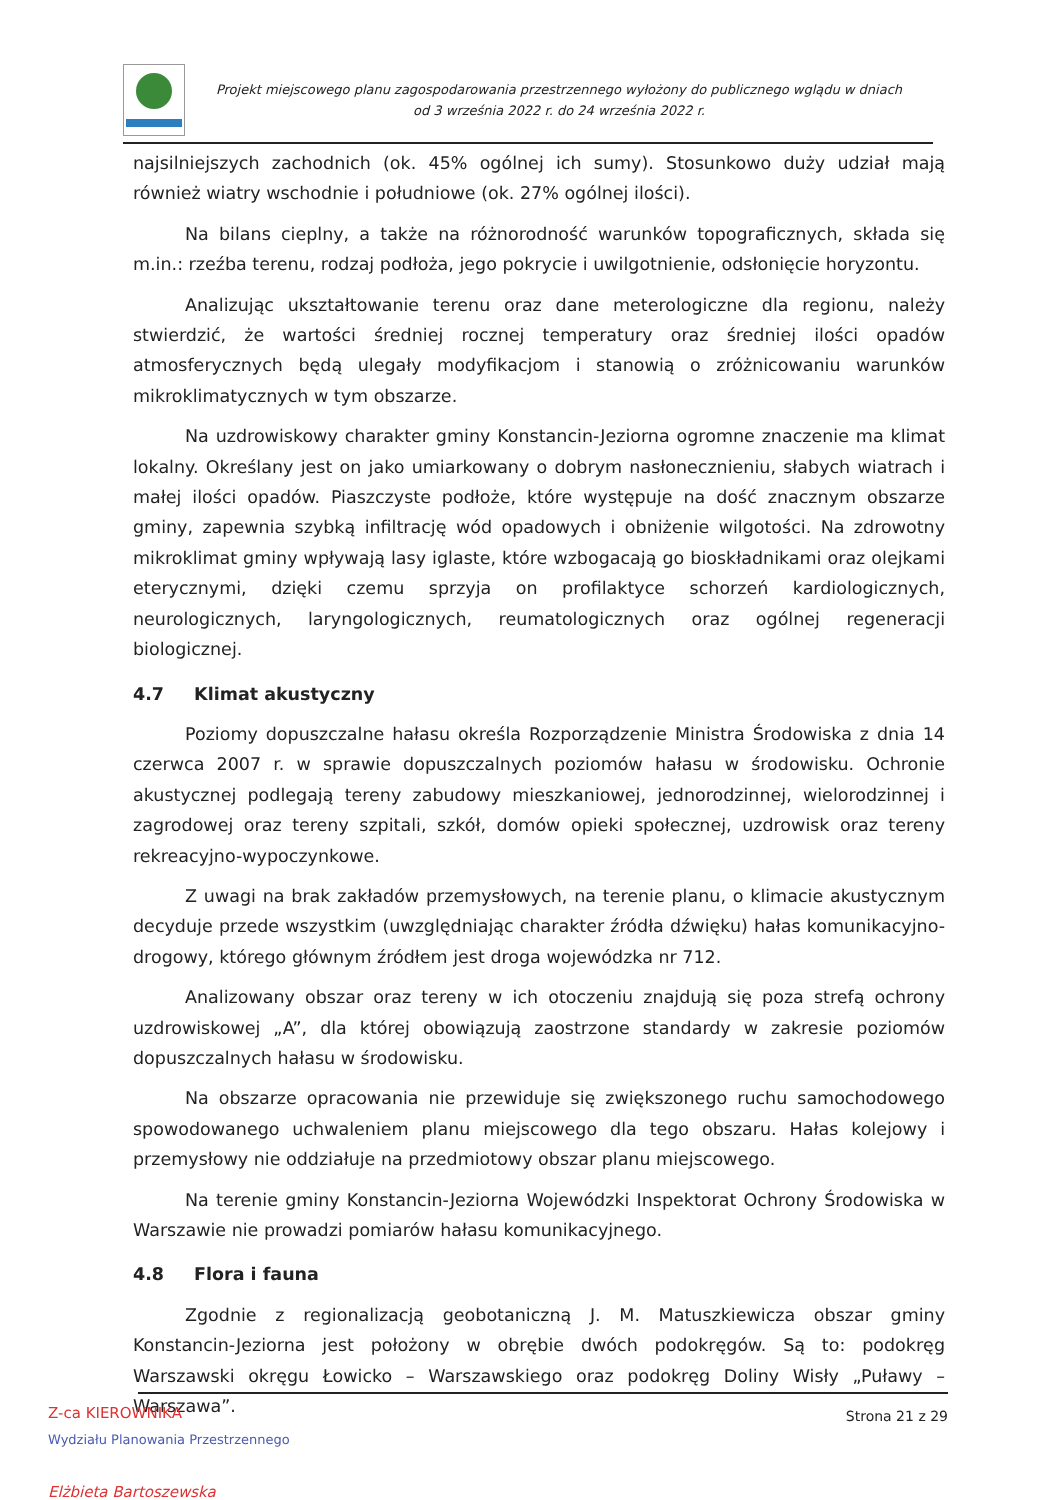Projekt miejscowego planu zagospodarowania przestrzennego wyłożony do publicznego wglądu w dniach
od 3 września 2022 r. do 24 września 2022 r.
najsilniejszych zachodnich (ok. 45% ogólnej ich sumy). Stosunkowo duży udział mają również wiatry wschodnie i południowe (ok. 27% ogólnej ilości).
Na bilans cieplny, a także na różnorodność warunków topograficznych, składa się m.in.: rzeźba terenu, rodzaj podłoża, jego pokrycie i uwilgotnienie, odsłonięcie horyzontu.
Analizując ukształtowanie terenu oraz dane meterologiczne dla regionu, należy stwierdzić, że wartości średniej rocznej temperatury oraz średniej ilości opadów atmosferycznych będą ulegały modyfikacjom i stanowią o zróżnicowaniu warunków mikroklimatycznych w tym obszarze.
Na uzdrowiskowy charakter gminy Konstancin-Jeziorna ogromne znaczenie ma klimat lokalny. Określany jest on jako umiarkowany o dobrym nasłonecznieniu, słabych wiatrach i małej ilości opadów. Piaszczyste podłoże, które występuje na dość znacznym obszarze gminy, zapewnia szybką infiltrację wód opadowych i obniżenie wilgotości. Na zdrowotny mikroklimat gminy wpływają lasy iglaste, które wzbogacają go bioskładnikami oraz olejkami eterycznymi, dzięki czemu sprzyja on profilaktyce schorzeń kardiologicznych, neurologicznych, laryngologicznych, reumatologicznych oraz ogólnej regeneracji biologicznej.
4.7 Klimat akustyczny
Poziomy dopuszczalne hałasu określa Rozporządzenie Ministra Środowiska z dnia 14 czerwca 2007 r. w sprawie dopuszczalnych poziomów hałasu w środowisku. Ochronie akustycznej podlegają tereny zabudowy mieszkaniowej, jednorodzinnej, wielorodzinnej i zagrodowej oraz tereny szpitali, szkół, domów opieki społecznej, uzdrowisk oraz tereny rekreacyjno-wypoczynkowe.
Z uwagi na brak zakładów przemysłowych, na terenie planu, o klimacie akustycznym decyduje przede wszystkim (uwzględniając charakter źródła dźwięku) hałas komunikacyjno-drogowy, którego głównym źródłem jest droga wojewódzka nr 712.
Analizowany obszar oraz tereny w ich otoczeniu znajdują się poza strefą ochrony uzdrowiskowej „A”, dla której obowiązują zaostrzone standardy w zakresie poziomów dopuszczalnych hałasu w środowisku.
Na obszarze opracowania nie przewiduje się zwiększonego ruchu samochodowego spowodowanego uchwaleniem planu miejscowego dla tego obszaru. Hałas kolejowy i przemysłowy nie oddziałuje na przedmiotowy obszar planu miejscowego.
Na terenie gminy Konstancin-Jeziorna Wojewódzki Inspektorat Ochrony Środowiska w Warszawie nie prowadzi pomiarów hałasu komunikacyjnego.
4.8 Flora i fauna
Zgodnie z regionalizacją geobotaniczną J. M. Matuszkiewicza obszar gminy Konstancin-Jeziorna jest położony w obrębie dwóch podokręgów. Są to: podokręg Warszawski okręgu Łowicko – Warszawskiego oraz podokręg Doliny Wisły „Puławy – Warszawa”.
Strona 21 z 29
Z-ca KIEROWNIKA
Wydziału Planowania Przestrzennego
Elżbieta Bartoszewska